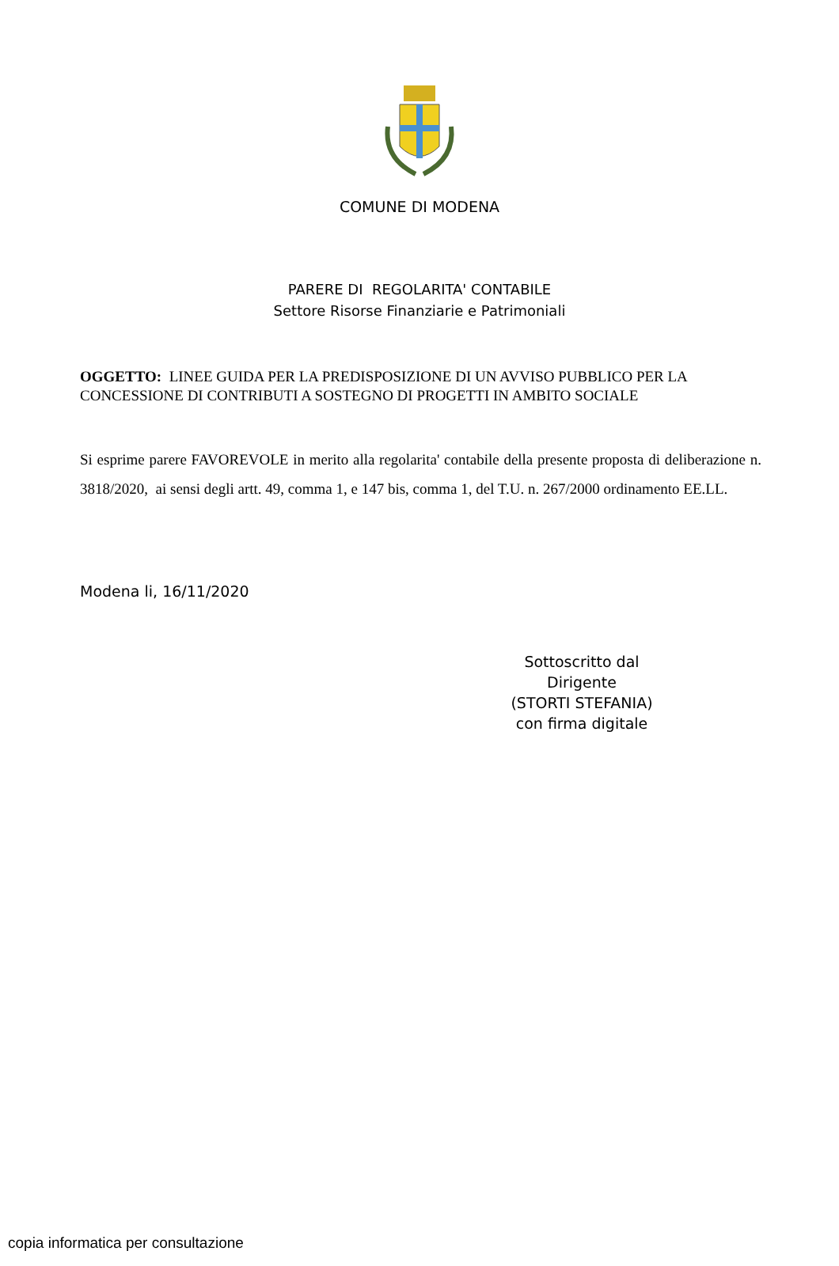COMUNE DI MODENA
PARERE DI REGOLARITA' CONTABILE
Settore Risorse Finanziarie e Patrimoniali
OGGETTO: LINEE GUIDA PER LA PREDISPOSIZIONE DI UN AVVISO PUBBLICO PER LA CONCESSIONE DI CONTRIBUTI A SOSTEGNO DI PROGETTI IN AMBITO SOCIALE
Si esprime parere FAVOREVOLE in merito alla regolarita' contabile della presente proposta di deliberazione n. 3818/2020, ai sensi degli artt. 49, comma 1, e 147 bis, comma 1, del T.U. n. 267/2000 ordinamento EE.LL.
Modena li, 16/11/2020
Sottoscritto dal Dirigente
(STORTI STEFANIA)
con firma digitale
copia informatica per consultazione